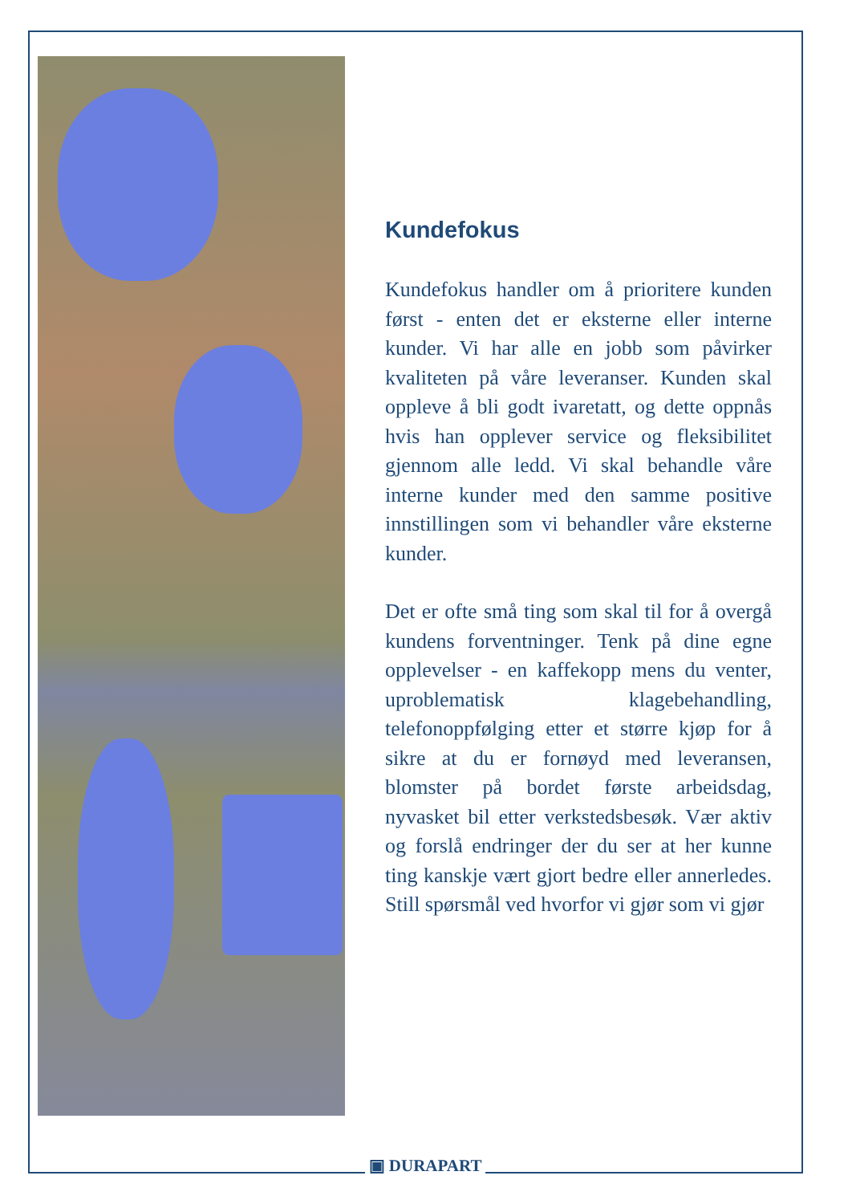Kundefokus
Kundefokus handler om å prioritere kunden først - enten det er eksterne eller interne kunder. Vi har alle en jobb som påvirker kvaliteten på våre leveranser. Kunden skal oppleve å bli godt ivaretatt, og dette oppnås hvis han opplever service og fleksibilitet gjennom alle ledd. Vi skal behandle våre interne kunder med den samme positive innstillingen som vi behandler våre eksterne kunder.
Det er ofte små ting som skal til for å overgå kundens forventninger. Tenk på dine egne opplevelser - en kaffekopp mens du venter, uproblematisk klagebehandling, telefonoppfølging etter et større kjøp for å sikre at du er fornøyd med leveransen, blomster på bordet første arbeidsdag, nyvasket bil etter verkstedsbesøk. Vær aktiv og forslå endringer der du ser at her kunne ting kanskje vært gjort bedre eller annerledes. Still spørsmål ved hvorfor vi gjør som vi gjør
▣ DURAPART